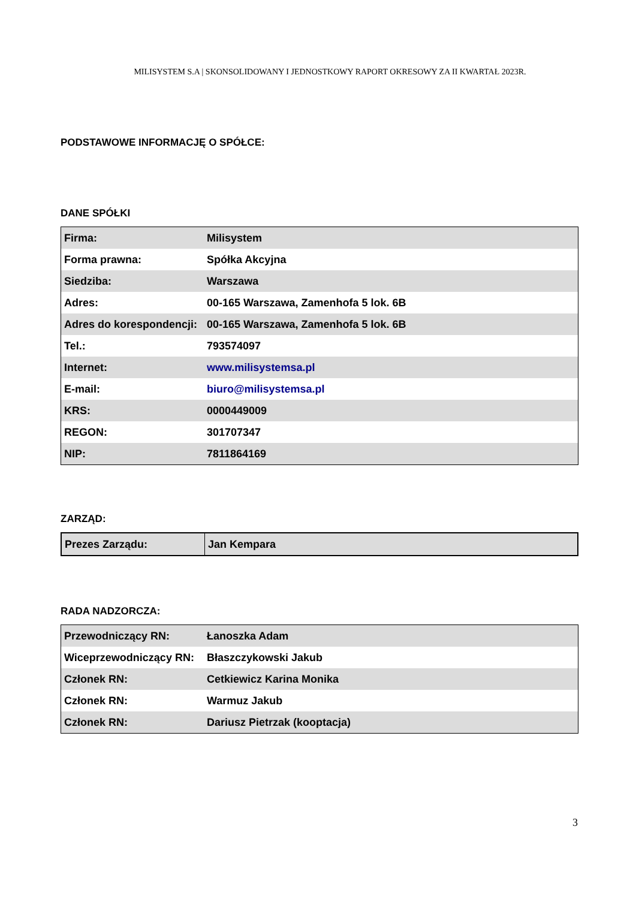MILISYSTEM S.A | SKONSOLIDOWANY I JEDNOSTKOWY RAPORT OKRESOWY ZA II KWARTAŁ 2023R.
PODSTAWOWE INFORMACJĘ O SPÓŁCE:
DANE SPÓŁKI
| Firma: | Milisystem |
| Forma prawna: | Spółka Akcyjna |
| Siedziba: | Warszawa |
| Adres: | 00-165 Warszawa, Zamenhofa 5 lok. 6B |
| Adres do korespondencji: | 00-165 Warszawa, Zamenhofa 5 lok. 6B |
| Tel.: | 793574097 |
| Internet: | www.milisystemsa.pl |
| E-mail: | biuro@milisystemsa.pl |
| KRS: | 0000449009 |
| REGON: | 301707347 |
| NIP: | 7811864169 |
ZARZĄD:
| Prezes Zarządu: | Jan Kempara |
RADA NADZORCZA:
| Przewodniczący RN: | Łanoszka Adam |
| Wiceprzewodniczący RN: | Błaszczykowski Jakub |
| Członek RN: | Cetkiewicz Karina Monika |
| Członek RN: | Warmuz Jakub |
| Członek RN: | Dariusz Pietrzak (kooptacja) |
3